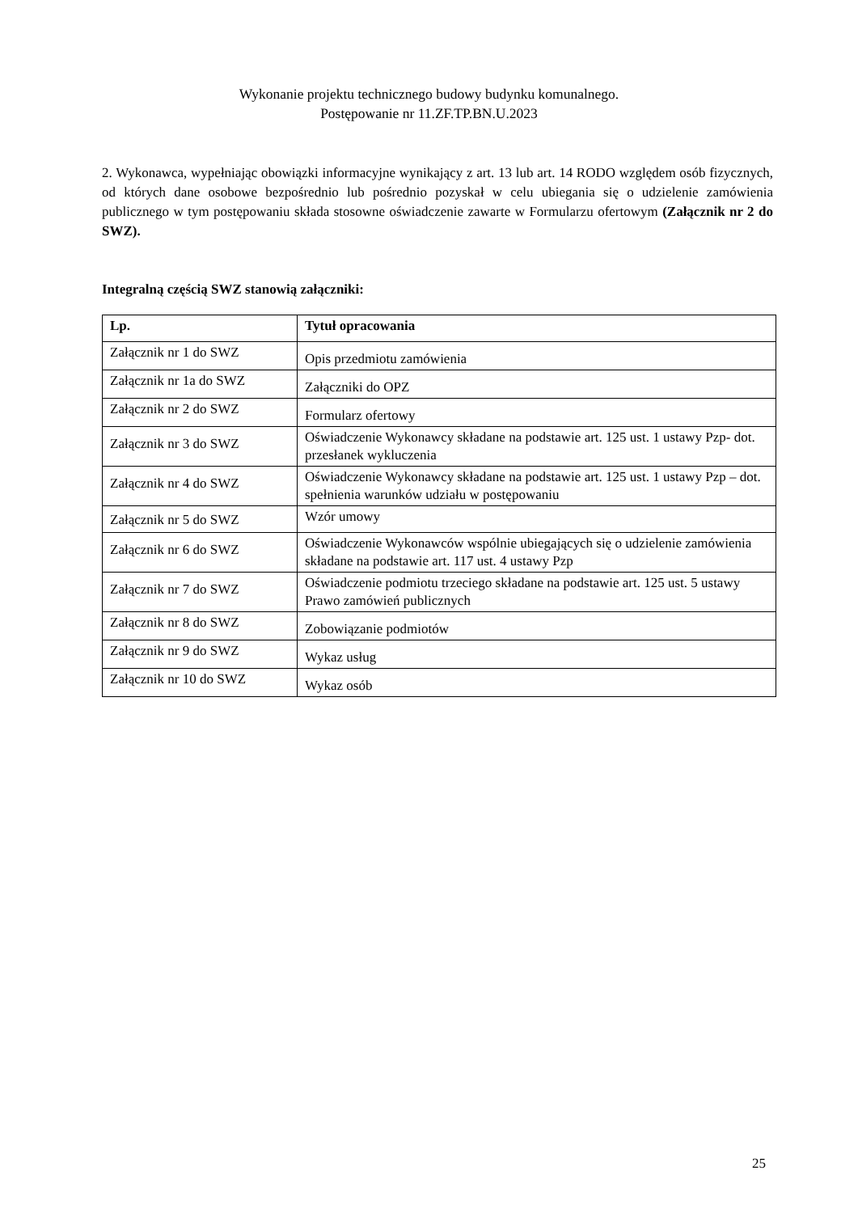Wykonanie projektu technicznego budowy budynku komunalnego.
Postępowanie nr 11.ZF.TP.BN.U.2023
2. Wykonawca, wypełniając obowiązki informacyjne wynikający z art. 13 lub art. 14 RODO względem osób fizycznych, od których dane osobowe bezpośrednio lub pośrednio pozyskał w celu ubiegania się o udzielenie zamówienia publicznego w tym postępowaniu składa stosowne oświadczenie zawarte w Formularzu ofertowym (Załącznik nr 2 do SWZ).
Integralną częścią SWZ stanowią załączniki:
| Lp. | Tytuł opracowania |
| --- | --- |
| Załącznik nr 1 do SWZ | Opis przedmiotu zamówienia |
| Załącznik nr 1a do SWZ | Załączniki do OPZ |
| Załącznik nr 2 do SWZ | Formularz ofertowy |
| Załącznik nr 3 do SWZ | Oświadczenie Wykonawcy składane na podstawie art. 125 ust. 1 ustawy Pzp- dot. przesłanek wykluczenia |
| Załącznik nr 4 do SWZ | Oświadczenie Wykonawcy składane na podstawie art. 125 ust. 1 ustawy Pzp – dot. spełnienia warunków udziału w postępowaniu |
| Załącznik nr 5 do SWZ | Wzór umowy |
| Załącznik nr 6 do SWZ | Oświadczenie Wykonawców wspólnie ubiegających się o udzielenie zamówienia składane na podstawie art. 117 ust. 4 ustawy Pzp |
| Załącznik nr 7 do SWZ | Oświadczenie podmiotu trzeciego składane na podstawie art. 125 ust. 5 ustawy Prawo zamówień publicznych |
| Załącznik nr 8 do SWZ | Zobowiązanie podmiotów |
| Załącznik nr 9 do SWZ | Wykaz usług |
| Załącznik nr 10 do SWZ | Wykaz osób |
25